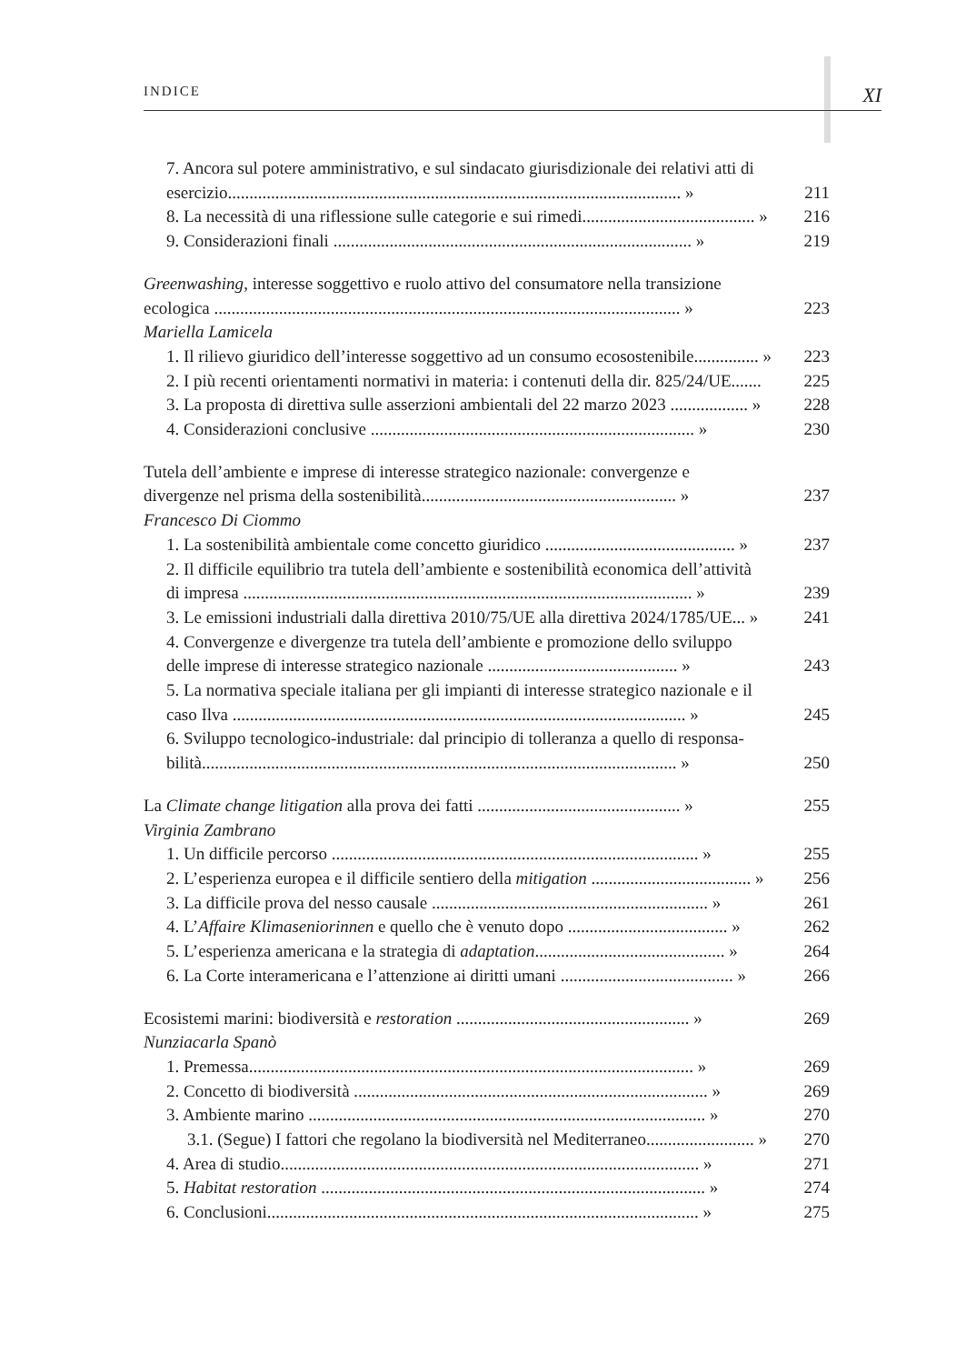INDICE XI
7. Ancora sul potere amministrativo, e sul sindacato giurisdizionale dei relativi atti di
esercizio......................................................................................................... » 211
8. La necessità di una riflessione sulle categorie e sui rimedi........................................ » 216
9. Considerazioni finali ................................................................................... » 219
Greenwashing, interesse soggettivo e ruolo attivo del consumatore nella transizione
ecologica ............................................................................................................ » 223
Mariella Lamicela
1. Il rilievo giuridico dell’interesse soggettivo ad un consumo ecosostenibile............... » 223
2. I più recenti orientamenti normativi in materia: i contenuti della dir. 825/24/UE....... 225
3. La proposta di direttiva sulle asserzioni ambientali del 22 marzo 2023 .................. » 228
4. Considerazioni conclusive ........................................................................... » 230
Tutela dell’ambiente e imprese di interesse strategico nazionale: convergenze e
divergenze nel prisma della sostenibilità........................................................... » 237
Francesco Di Ciommo
1. La sostenibilità ambientale come concetto giuridico ............................................ » 237
2. Il difficile equilibrio tra tutela dell’ambiente e sostenibilità economica dell’attività
di impresa ........................................................................................................ » 239
3. Le emissioni industriali dalla direttiva 2010/75/UE alla direttiva 2024/1785/UE... » 241
4. Convergenze e divergenze tra tutela dell’ambiente e promozione dello sviluppo
delle imprese di interesse strategico nazionale ............................................ » 243
5. La normativa speciale italiana per gli impianti di interesse strategico nazionale e il
caso Ilva ......................................................................................................... » 245
6. Sviluppo tecnologico-industriale: dal principio di tolleranza a quello di responsa-
bilità.............................................................................................................. » 250
La Climate change litigation alla prova dei fatti ............................................... » 255
Virginia Zambrano
1. Un difficile percorso ..................................................................................... » 255
2. L’esperienza europea e il difficile sentiero della mitigation ..................................... » 256
3. La difficile prova del nesso causale ................................................................ » 261
4. L’Affaire Klimaseniorinnen e quello che è venuto dopo ..................................... » 262
5. L’esperienza americana e la strategia di adaptation............................................ » 264
6. La Corte interamericana e l’attenzione ai diritti umani ........................................ » 266
Ecosistemi marini: biodiversità e restoration ...................................................... » 269
Nunziacarla Spanò
1. Premessa....................................................................................................... » 269
2. Concetto di biodiversità .................................................................................. » 269
3. Ambiente marino ............................................................................................ » 270
3.1. (Segue) I fattori che regolano la biodiversità nel Mediterraneo......................... » 270
4. Area di studio................................................................................................. » 271
5. Habitat restoration ......................................................................................... » 274
6. Conclusioni.................................................................................................... » 275